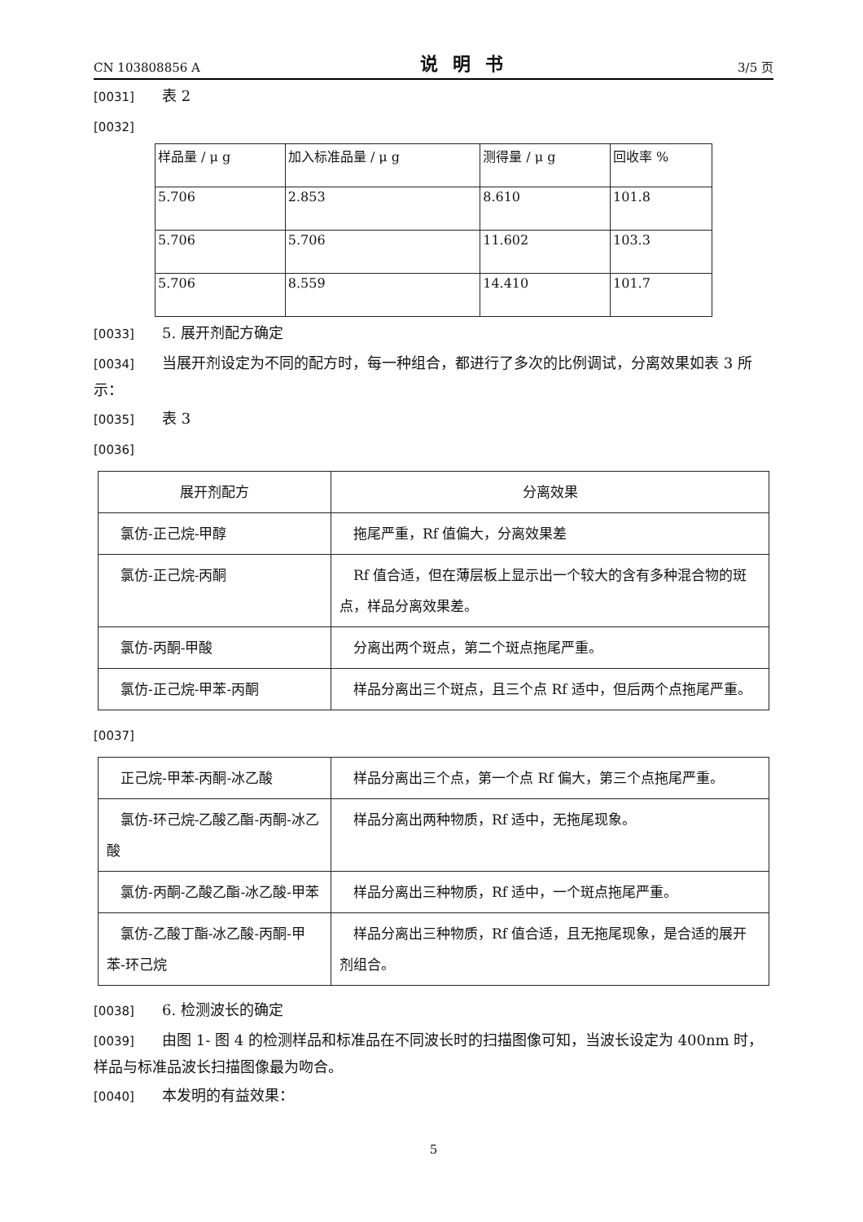CN 103808856 A
说明书
3/5 页
[0031] 表 2
[0032]
| 样品量 / μ g | 加入标准品量 / μ g | 测得量 / μ g | 回收率 % |
| --- | --- | --- | --- |
| 5.706 | 2.853 | 8.610 | 101.8 |
| 5.706 | 5.706 | 11.602 | 103.3 |
| 5.706 | 8.559 | 14.410 | 101.7 |
[0033] 5. 展开剂配方确定
[0034] 当展开剂设定为不同的配方时，每一种组合，都进行了多次的比例调试，分离效果如表 3 所示：
[0035] 表 3
[0036]
| 展开剂配方 | 分离效果 |
| --- | --- |
| 氯仿-正己烷-甲醇 | 拖尾严重，Rf 值偏大，分离效果差 |
| 氯仿-正己烷-丙酮 | Rf 值合适，但在薄层板上显示出一个较大的含有多种混合物的斑点，样品分离效果差。 |
| 氯仿-丙酮-甲酸 | 分离出两个斑点，第二个斑点拖尾严重。 |
| 氯仿-正己烷-甲苯-丙酮 | 样品分离出三个斑点，且三个点 Rf 适中，但后两个点拖尾严重。 |
[0037]
| 正己烷-甲苯-丙酮-冰乙酸 | 样品分离出三个点，第一个点 Rf 偏大，第三个点拖尾严重。 |
| 氯仿-环己烷-乙酸乙酯-丙酮-冰乙酸 | 样品分离出两种物质，Rf 适中，无拖尾现象。 |
| 氯仿-丙酮-乙酸乙酯-冰乙酸-甲苯 | 样品分离出三种物质，Rf 适中，一个斑点拖尾严重。 |
| 氯仿-乙酸丁酯-冰乙酸-丙酮-甲苯-环己烷 | 样品分离出三种物质，Rf 值合适，且无拖尾现象，是合适的展开剂组合。 |
[0038] 6. 检测波长的确定
[0039] 由图 1- 图 4 的检测样品和标准品在不同波长时的扫描图像可知，当波长设定为 400nm 时，样品与标准品波长扫描图像最为吻合。
[0040] 本发明的有益效果：
5